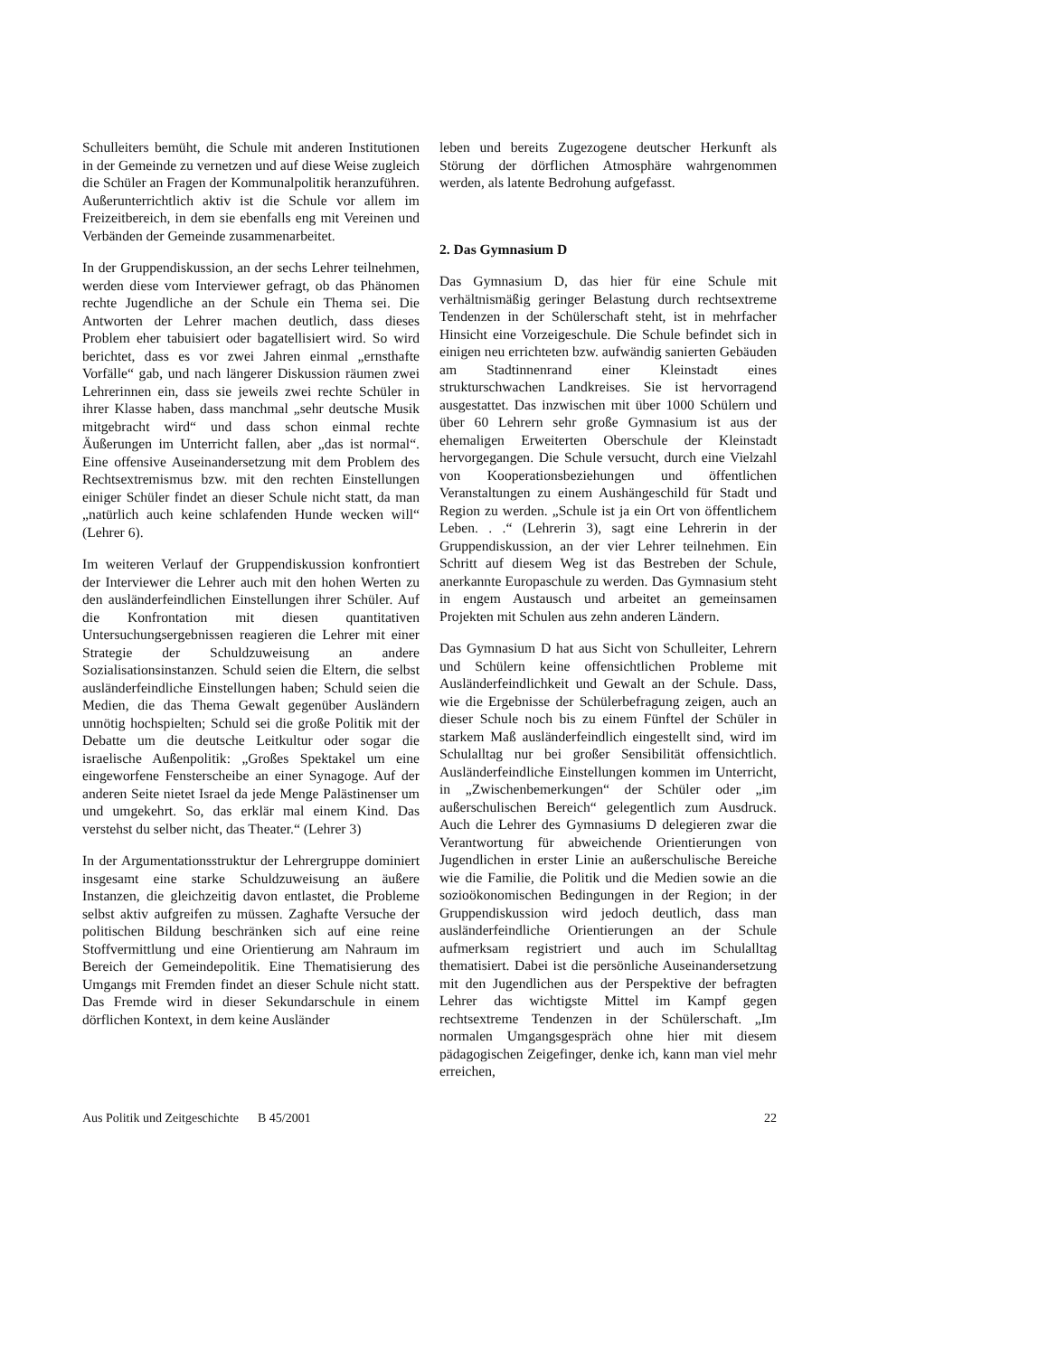Schulleiters bemüht, die Schule mit anderen Institutionen in der Gemeinde zu vernetzen und auf diese Weise zugleich die Schüler an Fragen der Kommunalpolitik heranzuführen. Außerunterrichtlich aktiv ist die Schule vor allem im Freizeitbereich, in dem sie ebenfalls eng mit Vereinen und Verbänden der Gemeinde zusammenarbeitet.
In der Gruppendiskussion, an der sechs Lehrer teilnehmen, werden diese vom Interviewer gefragt, ob das Phänomen rechte Jugendliche an der Schule ein Thema sei. Die Antworten der Lehrer machen deutlich, dass dieses Problem eher tabuisiert oder bagatellisiert wird. So wird berichtet, dass es vor zwei Jahren einmal „ernsthafte Vorfälle“ gab, und nach längerer Diskussion räumen zwei Lehrerinnen ein, dass sie jeweils zwei rechte Schüler in ihrer Klasse haben, dass manchmal „sehr deutsche Musik mitgebracht wird“ und dass schon einmal rechte Äußerungen im Unterricht fallen, aber „das ist normal“. Eine offensive Auseinandersetzung mit dem Problem des Rechtsextremismus bzw. mit den rechten Einstellungen einiger Schüler findet an dieser Schule nicht statt, da man „natürlich auch keine schlafenden Hunde wecken will“ (Lehrer 6).
Im weiteren Verlauf der Gruppendiskussion konfrontiert der Interviewer die Lehrer auch mit den hohen Werten zu den ausländerfeindlichen Einstellungen ihrer Schüler. Auf die Konfrontation mit diesen quantitativen Untersuchungsergebnissen reagieren die Lehrer mit einer Strategie der Schuldzuweisung an andere Sozialisationsinstanzen. Schuld seien die Eltern, die selbst ausländerfeindliche Einstellungen haben; Schuld seien die Medien, die das Thema Gewalt gegenüber Ausländern unnötig hochspielten; Schuld sei die große Politik mit der Debatte um die deutsche Leitkultur oder sogar die israelische Außenpolitik: „Großes Spektakel um eine eingeworfene Fensterscheibe an einer Synagoge. Auf der anderen Seite nietet Israel da jede Menge Palästinenser um und umgekehrt. So, das erklär mal einem Kind. Das verstehst du selber nicht, das Theater.“ (Lehrer 3)
In der Argumentationsstruktur der Lehrergruppe dominiert insgesamt eine starke Schuldzuweisung an äußere Instanzen, die gleichzeitig davon entlastet, die Probleme selbst aktiv aufgreifen zu müssen. Zaghafte Versuche der politischen Bildung beschränken sich auf eine reine Stoffvermittlung und eine Orientierung am Nahraum im Bereich der Gemeindepolitik. Eine Thematisierung des Umgangs mit Fremden findet an dieser Schule nicht statt. Das Fremde wird in dieser Sekundarschule in einem dörflichen Kontext, in dem keine Ausländer
leben und bereits Zugezogene deutscher Herkunft als Störung der dörflichen Atmosphäre wahrgenommen werden, als latente Bedrohung aufgefasst.
2. Das Gymnasium D
Das Gymnasium D, das hier für eine Schule mit verhältnismäßig geringer Belastung durch rechtsextreme Tendenzen in der Schülerschaft steht, ist in mehrfacher Hinsicht eine Vorzeigeschule. Die Schule befindet sich in einigen neu errichteten bzw. aufwändig sanierten Gebäuden am Stadtinnenrand einer Kleinstadt eines strukturschwachen Landkreises. Sie ist hervorragend ausgestattet. Das inzwischen mit über 1000 Schülern und über 60 Lehrern sehr große Gymnasium ist aus der ehemaligen Erweiterten Oberschule der Kleinstadt hervorgegangen. Die Schule versucht, durch eine Vielzahl von Kooperationsbeziehungen und öffentlichen Veranstaltungen zu einem Aushängeschild für Stadt und Region zu werden. „Schule ist ja ein Ort von öffentlichem Leben. . .“ (Lehrerin 3), sagt eine Lehrerin in der Gruppendiskussion, an der vier Lehrer teilnehmen. Ein Schritt auf diesem Weg ist das Bestreben der Schule, anerkannte Europaschule zu werden. Das Gymnasium steht in engem Austausch und arbeitet an gemeinsamen Projekten mit Schulen aus zehn anderen Ländern.
Das Gymnasium D hat aus Sicht von Schulleiter, Lehrern und Schülern keine offensichtlichen Probleme mit Ausländerfeindlichkeit und Gewalt an der Schule. Dass, wie die Ergebnisse der Schülerbefragung zeigen, auch an dieser Schule noch bis zu einem Fünftel der Schüler in starkem Maß ausländerfeindlich eingestellt sind, wird im Schulalltag nur bei großer Sensibilität offensichtlich. Ausländerfeindliche Einstellungen kommen im Unterricht, in „Zwischenbemerkungen“ der Schüler oder „im außerschulischen Bereich“ gelegentlich zum Ausdruck. Auch die Lehrer des Gymnasiums D delegieren zwar die Verantwortung für abweichende Orientierungen von Jugendlichen in erster Linie an außerschulische Bereiche wie die Familie, die Politik und die Medien sowie an die sozioökonomischen Bedingungen in der Region; in der Gruppendiskussion wird jedoch deutlich, dass man ausländerfeindliche Orientierungen an der Schule aufmerksam registriert und auch im Schulalltag thematisiert. Dabei ist die persönliche Auseinandersetzung mit den Jugendlichen aus der Perspektive der befragten Lehrer das wichtigste Mittel im Kampf gegen rechtsextreme Tendenzen in der Schülerschaft. „Im normalen Umgangsgespräch ohne hier mit diesem pädagogischen Zeigefinger, denke ich, kann man viel mehr erreichen,
Aus Politik und Zeitgeschichte B 45/2001 22